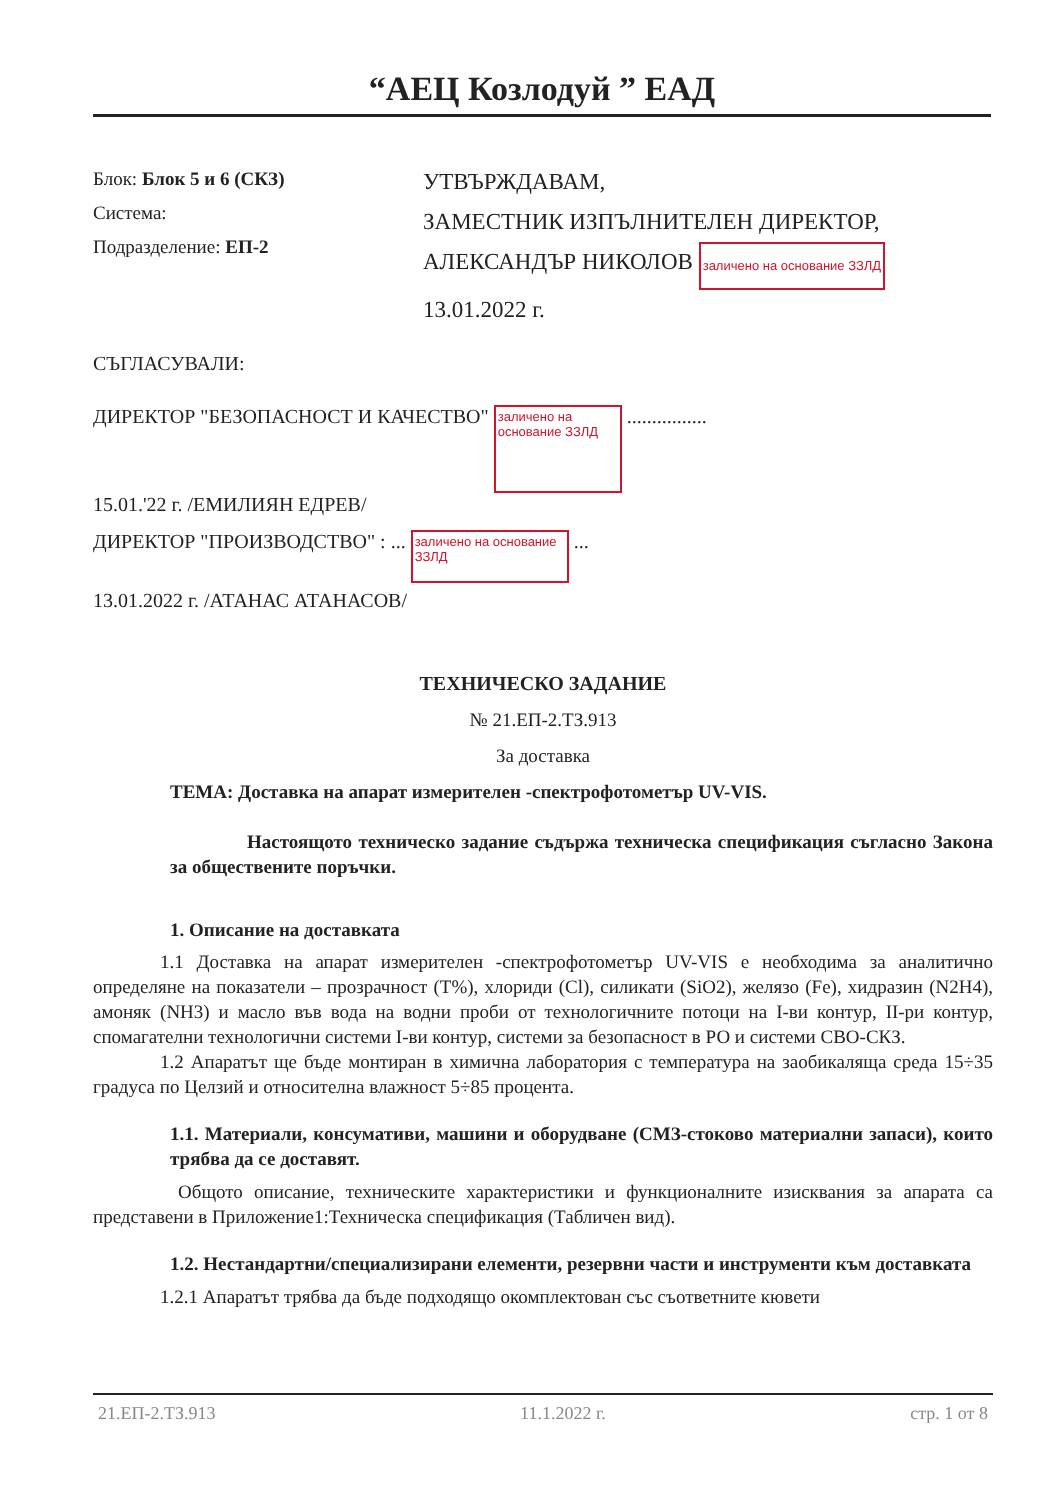“АЕЦ Козлодуй ” ЕАД
Блок: Блок 5 и 6 (СКЗ)
Система:
Подразделение: ЕП-2
УТВЪРЖДАВАМ,
ЗАМЕСТНИК ИЗПЪЛНИТЕЛЕН ДИРЕКТОР,
АЛЕКСАНДЪР НИКОЛОВ заличено на основание ЗЗЛД
13.01.2022 г.
СЪГЛАСУВАЛИ:
ДИРЕКТОР "БЕЗОПАСНОСТ И КАЧЕСТВО" заличено на основание ЗЗЛД ................
15.01.'22 г. /ЕМИЛИЯН ЕДРЕВ/
ДИРЕКТОР "ПРОИЗВОДСТВО" : ... заличено на основание ЗЗЛД ...
13.01.2022 г. /АТАНАС АТАНАСОВ/
ТЕХНИЧЕСКО ЗАДАНИЕ
№ 21.ЕП-2.ТЗ.913
За доставка
ТЕМА: Доставка на апарат измерителен -спектрофотометър UV-VIS.
Настоящото техническо задание съдържа техническа спецификация съгласно Закона за обществените поръчки.
1. Описание на доставката
1.1 Доставка на апарат измерителен -спектрофотометър UV-VIS е необходима за аналитично определяне на показатели – прозрачност (Т%), хлориди (Cl), силикати (SiO2), желязо (Fe), хидразин (N2H4), амоняк (NH3) и масло във вода на водни проби от технологичните потоци на I-ви контур, II-ри контур, спомагателни технологични системи I-ви контур, системи за безопасност в РО и системи СВО-СКЗ.
1.2 Апаратът ще бъде монтиран в химична лаборатория с температура на заобикаляща среда 15÷35 градуса по Целзий и относителна влажност 5÷85 процента.
1.1. Материали, консумативи, машини и оборудване (СМЗ-стоково материални запаси), които трябва да се доставят.
Общото описание, техническите характеристики и функционалните изисквания за апарата са представени в Приложение1:Техническа спецификация (Табличен вид).
1.2. Нестандартни/специализирани елементи, резервни части и инструменти към доставката
1.2.1 Апаратът трябва да бъде подходящо окомплектован със съответните кювети
21.ЕП-2.ТЗ.913 11.1.2022 г. стр. 1 от 8